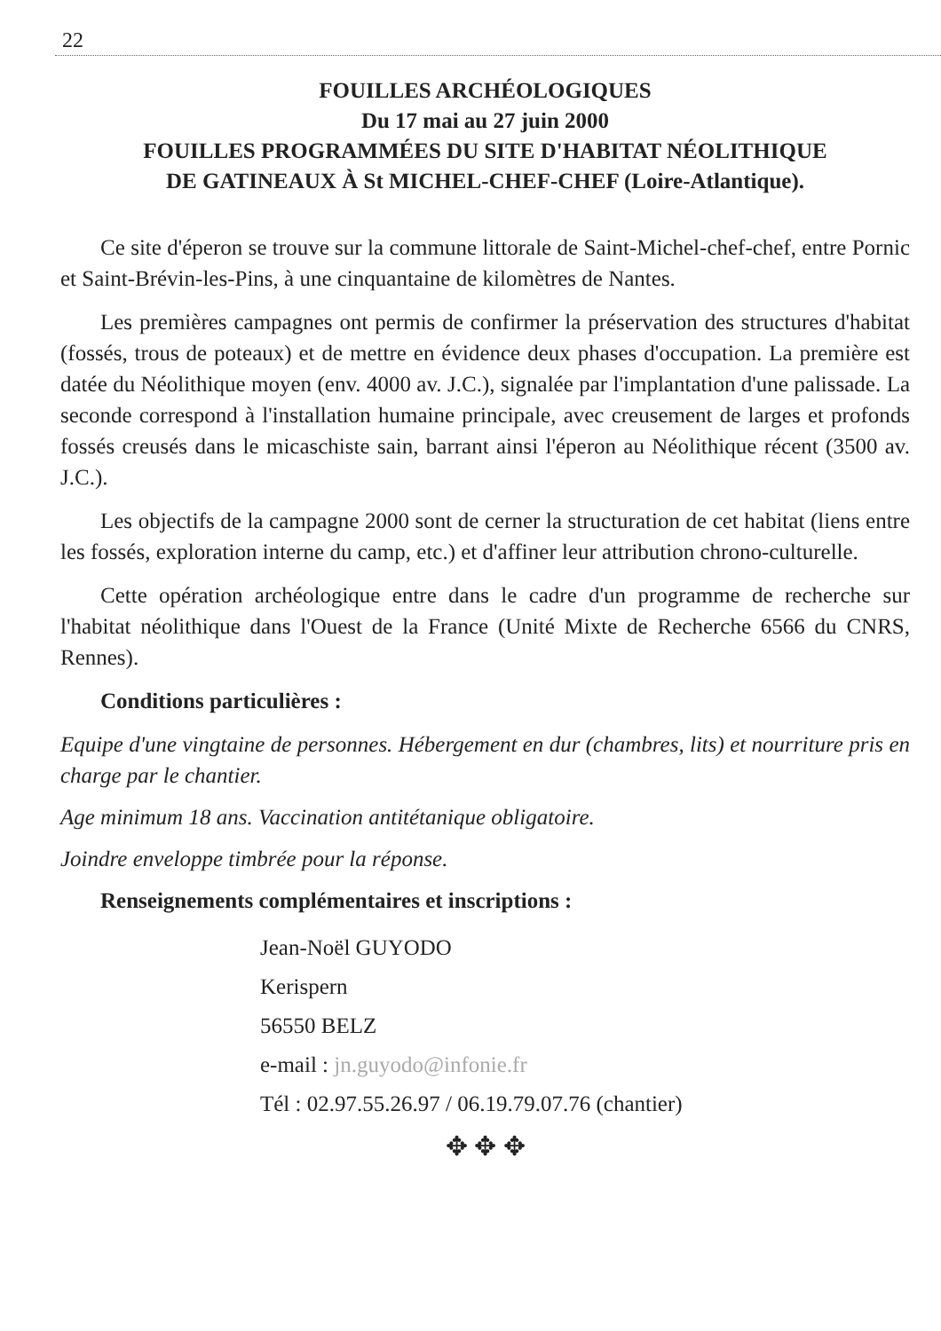22
FOUILLES ARCHÉOLOGIQUES
Du 17 mai au 27 juin 2000
FOUILLES PROGRAMMÉES DU SITE D'HABITAT NÉOLITHIQUE
DE GATINEAUX À St MICHEL-CHEF-CHEF (Loire-Atlantique).
Ce site d'éperon se trouve sur la commune littorale de Saint-Michel-chef-chef, entre Pornic et Saint-Brévin-les-Pins, à une cinquantaine de kilomètres de Nantes.
Les premières campagnes ont permis de confirmer la préservation des structures d'habitat (fossés, trous de poteaux) et de mettre en évidence deux phases d'occupation. La première est datée du Néolithique moyen (env. 4000 av. J.C.), signalée par l'implantation d'une palissade. La seconde correspond à l'installation humaine principale, avec creusement de larges et profonds fossés creusés dans le micaschiste sain, barrant ainsi l'éperon au Néolithique récent (3500 av. J.C.).
Les objectifs de la campagne 2000 sont de cerner la structuration de cet habitat (liens entre les fossés, exploration interne du camp, etc.) et d'affiner leur attribution chrono-culturelle.
Cette opération archéologique entre dans le cadre d'un programme de recherche sur l'habitat néolithique dans l'Ouest de la France (Unité Mixte de Recherche 6566 du CNRS, Rennes).
Conditions particulières :
Equipe d'une vingtaine de personnes. Hébergement en dur (chambres, lits) et nourriture pris en charge par le chantier.
Age minimum 18 ans. Vaccination antitétanique obligatoire.
Joindre enveloppe timbrée pour la réponse.
Renseignements complémentaires et inscriptions :
Jean-Noël GUYODO
Kerispern
56550 BELZ
e-mail : jn.guyodo@infonie.fr
Tél : 02.97.55.26.97 / 06.19.79.07.76 (chantier)
✥ ✥ ✥